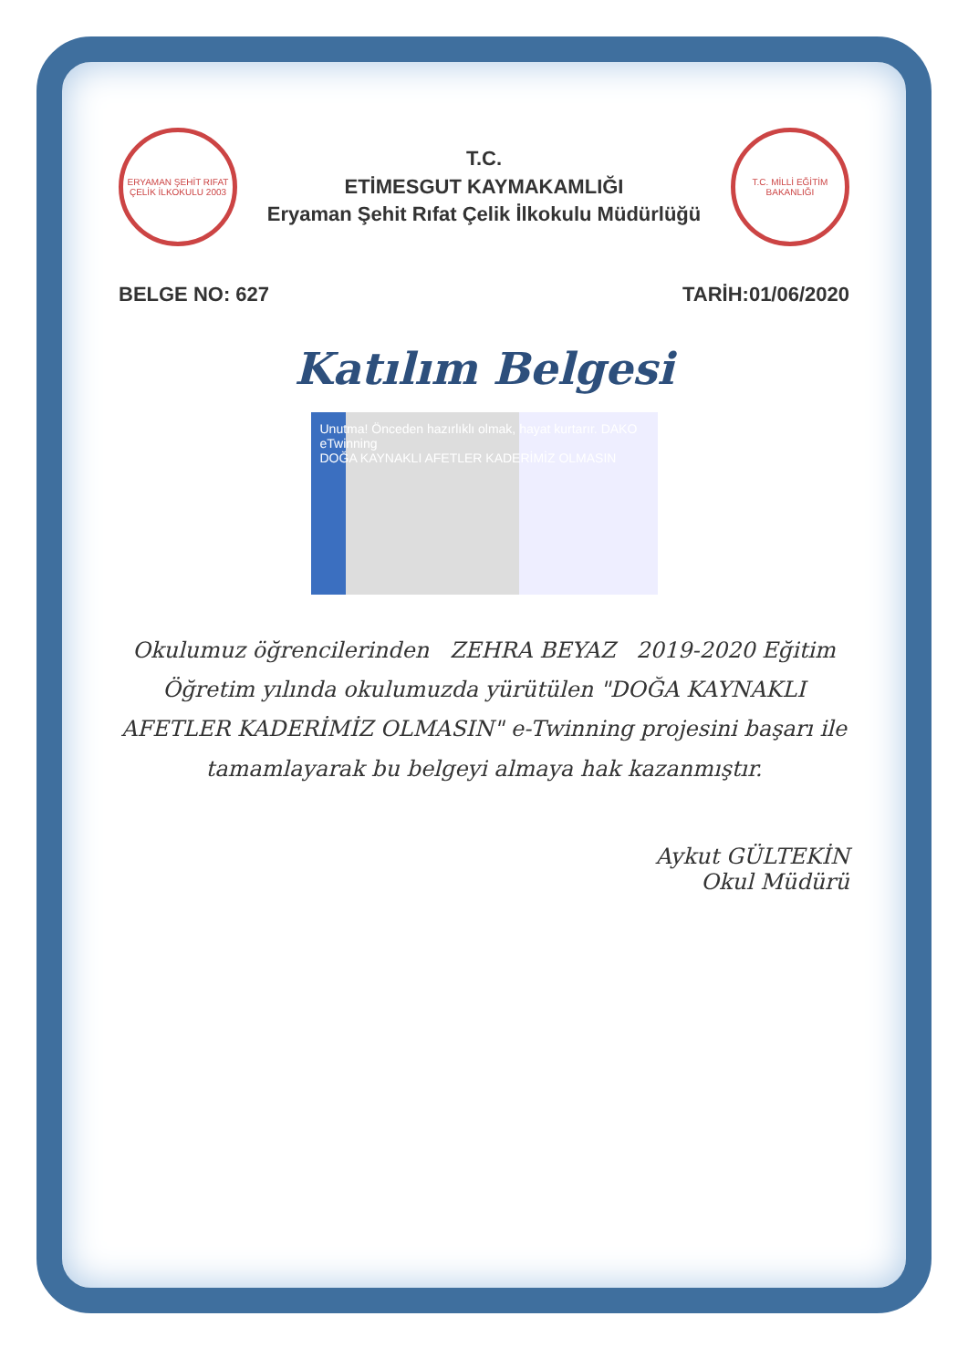ERYAMAN ŞEHİT RIFAT ÇELİK İLKOKULU 2003
T.C.
ETİMESGUT KAYMAKAMLIĞI
Eryaman Şehit Rıfat Çelik İlkokulu Müdürlüğü
T.C. MİLLİ EĞİTİM BAKANLIĞI
BELGE NO: 627 TARİH:01/06/2020
Katılım Belgesi
Unutma! Önceden hazırlıklı olmak, hayat kurtarır. DAKO eTwinning
DOĞA KAYNAKLI AFETLER KADERİMİZ OLMASIN
Okulumuz öğrencilerinden ZEHRA BEYAZ 2019-2020 Eğitim Öğretim yılında okulumuzda yürütülen "DOĞA KAYNAKLI AFETLER KADERİMİZ OLMASIN" e-Twinning projesini başarı ile tamamlayarak bu belgeyi almaya hak kazanmıştır.
Aykut GÜLTEKİN
Okul Müdürü